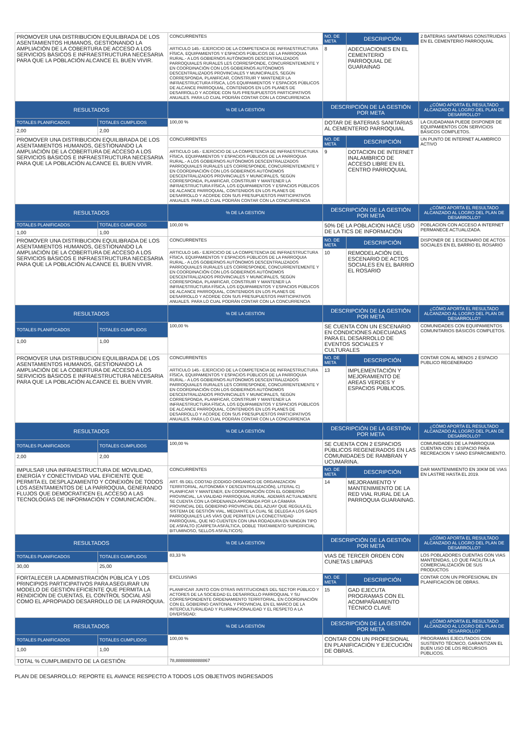| PROMOVER UNA DISTRIBUCION EQUILIBRADA DE LOS ASENTAMIENTOS HUMANOS, GESTIONANDO LA AMPLIACIÓN DE LA COBERTURA DE ACCESO A LOS SERVICIOS BÁSICOS E INFRAESTRUCTURA NECESARIA PARA QUE LA POBLACIÓN ALCANCE EL BUEN VIVIR. | | CONCURRENTES | NO. DE META | DESCRIPCIÓN | 2 BATERIAS SANITARIAS CONSTRUIDAS EN EL CEMENTERIO PARROQUIAL |
| | | ARTICULO 145.- EJERCICIO DE LA COMPETENCIA DE INFRAESTRUCTURA FÍSICA, EQUIPAMIENTOS Y ESPACIOS PÚBLICOS DE LA PARROQUIA RURAL.- A LOS GOBIERNOS AUTÓNOMOS DESCENTRALIZADOS PARROQUIALES RURALES LES CORRESPONDE, CONCURRENTEMENTE Y EN COORDINACIÓN CON LOS GOBIERNOS AUTÓNOMOS DESCENTRALIZADOS PROVINCIALES Y MUNICIPALES, SEGÚN CORRESPONDA, PLANIFICAR, CONSTRUIR Y MANTENER LA INFRAESTRUCTURA FÍSICA, LOS EQUIPAMIENTOS Y ESPACIOS PÚBLICOS DE ALCANCE PARROQUIAL, CONTENIDOS EN LOS PLANES DE DESARROLLO Y ACORDE CON SUS PRESUPUESTOS PARTICIPATIVOS ANUALES. PARA LO CUAL PODRÁN CONTAR CON LA CONCURRENCIA | 8 | ADECUACIONES EN EL CEMENTERIO PARROQUIAL DE GUARAINAG | |
| RESULTADOS | | % DE LA GESTIÓN | DESCRIPCIÓN DE LA GESTIÓN POR META | | ¿CÓMO APORTA EL RESULTADO ALCANZADO AL LOGRO DEL PLAN DE DESARROLLO? |
| TOTALES PLANIFICADOS | TOTALES CUMPLIDOS | 100,00 % | DOTAR DE BATERIAS SANITARIAS AL CEMENTERIO PARROQUIAL | | LA CIUDADANIA PUEDE DISPONER DE EQUIPAMIENTOS CON SERVICIOS BÁSICOS COMPLETOS. |
| 2,00 | 2,00 | | | | |
| PROMOVER UNA DISTRIBUCION EQUILIBRADA DE LOS ASENTAMIENTOS HUMANOS, GESTIONANDO LA AMPLIACIÓN DE LA COBERTURA DE ACCESO A LOS SERVICIOS BÁSICOS E INFRAESTRUCTURA NECESARIA PARA QUE LA POBLACIÓN ALCANCE EL BUEN VIVIR. | | CONCURRENTES | NO. DE META | DESCRIPCIÓN | UN PUNTO DE INTERNET ALAMBRICO ACTIVO |
| | | ARTICULO 145.- EJERCICIO DE LA COMPETENCIA DE INFRAESTRUCTURA FÍSICA, EQUIPAMIENTOS Y ESPACIOS PÚBLICOS DE LA PARROQUIA RURAL.- A LOS GOBIERNOS AUTÓNOMOS DESCENTRALIZADOS PARROQUIALES RURALES LES CORRESPONDE, CONCURRENTEMENTE Y EN COORDINACIÓN CON LOS GOBIERNOS AUTÓNOMOS DESCENTRALIZADOS PROVINCIALES Y MUNICIPALES, SEGÚN CORRESPONDA, PLANIFICAR, CONSTRUIR Y MANTENER LA INFRAESTRUCTURA FÍSICA, LOS EQUIPAMIENTOS Y ESPACIOS PÚBLICOS DE ALCANCE PARROQUIAL, CONTENIDOS EN LOS PLANES DE DESARROLLO Y ACORDE CON SUS PRESUPUESTOS PARTICIPATIVOS ANUALES. PARA LO CUAL PODRÁN CONTAR CON LA CONCURRENCIA | 9 | DOTACION DE INTERNET INALAMBRICO DE ACCESO LIBRE EN EL CENTRO PARROQUIAL | |
| RESULTADOS | | % DE LA GESTIÓN | DESCRIPCIÓN DE LA GESTIÓN POR META | | ¿CÓMO APORTA EL RESULTADO ALCANZADO AL LOGRO DEL PLAN DE DESARROLLO? |
| TOTALES PLANIFICADOS | TOTALES CUMPLIDOS | 100,00 % | 50% DE LA POBLACION HACE USO DE LA TICS DE INFORMACIÓN | | POBLACION CON ACCESO A INTERNET PERMANECE ACTUALIZADA. |
| 1,00 | 1,00 | | | | |
| PROMOVER UNA DISTRIBUCION EQUILIBRADA DE LOS ASENTAMIENTOS HUMANOS, GESTIONANDO LA AMPLIACIÓN DE LA COBERTURA DE ACCESO A LOS SERVICIOS BÁSICOS E INFRAESTRUCTURA NECESARIA PARA QUE LA POBLACIÓN ALCANCE EL BUEN VIVIR. | | CONCURRENTES | NO. DE META | DESCRIPCIÓN | DISPONER DE 1 ESCENARIO DE ACTOS SOCIALES EN EL BARRIO EL ROSARIO |
| | | ARTICULO 145.- EJERCICIO DE LA COMPETENCIA DE INFRAESTRUCTURA FÍSICA, EQUIPAMIENTOS Y ESPACIOS PÚBLICOS DE LA PARROQUIA RURAL.- A LOS GOBIERNOS AUTÓNOMOS DESCENTRALIZADOS PARROQUIALES RURALES LES CORRESPONDE, CONCURRENTEMENTE Y EN COORDINACIÓN CON LOS GOBIERNOS AUTÓNOMOS DESCENTRALIZADOS PROVINCIALES Y MUNICIPALES, SEGÚN CORRESPONDA, PLANIFICAR, CONSTRUIR Y MANTENER LA INFRAESTRUCTURA FÍSICA, LOS EQUIPAMIENTOS Y ESPACIOS PÚBLICOS DE ALCANCE PARROQUIAL, CONTENIDOS EN LOS PLANES DE DESARROLLO Y ACORDE CON SUS PRESUPUESTOS PARTICIPATIVOS ANUALES. PARA LO CUAL PODRÁN CONTAR CON LA CONCURRENCIA | 10 | REMODELACIÓN DEL ESCENARIO DE ACTOS SOCIALES EN EL BARRIO EL ROSARIO | |
| RESULTADOS | | % DE LA GESTIÓN | DESCRIPCIÓN DE LA GESTIÓN POR META | | ¿CÓMO APORTA EL RESULTADO ALCANZADO AL LOGRO DEL PLAN DE DESARROLLO? |
| TOTALES PLANIFICADOS | TOTALES CUMPLIDOS | 100,00 % | SE CUENTA CON UN ESCENARIO EN CONDICIONES ADECUADAS PARA EL DESARROLLO DE EVENTOS SOCIALES Y CULTURALES | | COMUNIDADES CON EQUIPAMIENTOS COMUNITARIOS BÁSICOS COMPLETOS. |
| 1,00 | 1,00 | | | | |
| PROMOVER UNA DISTRIBUCION EQUILIBRADA DE LOS ASENTAMIENTOS HUMANOS, GESTIONANDO LA AMPLIACIÓN DE LA COBERTURA DE ACCESO A LOS SERVICIOS BÁSICOS E INFRAESTRUCTURA NECESARIA PARA QUE LA POBLACIÓN ALCANCE EL BUEN VIVIR. | | CONCURRENTES | NO. DE META | DESCRIPCIÓN | CONTAR CON AL MENOS 2 ESPACIO PUBLICO REGENERADO |
| | | ARTICULO 145.- EJERCICIO DE LA COMPETENCIA DE INFRAESTRUCTURA FÍSICA, EQUIPAMIENTOS Y ESPACIOS PÚBLICOS DE LA PARROQUIA RURAL.- A LOS GOBIERNOS AUTÓNOMOS DESCENTRALIZADOS PARROQUIALES RURALES LES CORRESPONDE, CONCURRENTEMENTE Y EN COORDINACIÓN CON LOS GOBIERNOS AUTÓNOMOS DESCENTRALIZADOS PROVINCIALES Y MUNICIPALES, SEGÚN CORRESPONDA, PLANIFICAR, CONSTRUIR Y MANTENER LA INFRAESTRUCTURA FÍSICA, LOS EQUIPAMIENTOS Y ESPACIOS PÚBLICOS DE ALCANCE PARROQUIAL, CONTENIDOS EN LOS PLANES DE DESARROLLO Y ACORDE CON SUS PRESUPUESTOS PARTICIPATIVOS ANUALES. PARA LO CUAL PODRÁN CONTAR CON LA CONCURRENCIA | 13 | IMPLEMENTACIÓN Y MEJORAMIENTO DE AREAS VERDES Y ESPACIOS PÚBLICOS. | |
| RESULTADOS | | % DE LA GESTIÓN | DESCRIPCIÓN DE LA GESTIÓN POR META | | ¿CÓMO APORTA EL RESULTADO ALCANZADO AL LOGRO DEL PLAN DE DESARROLLO? |
| TOTALES PLANIFICADOS | TOTALES CUMPLIDOS | 100,00 % | SE CUENTA CON 2 ESPACIOS PÚBLICOS REGENERADOS EN LAS COMUNIDADES DE RAMBRAN Y UCUMARINA. | | COMUNIDADES DE LA PARROQUIA CUENTAN CON 1 ESPACIO PARA RECREACION Y SANO ESPARCIMIENTO. |
| 2,00 | 2,00 | | | | |
| IMPULSAR UNA INFRAESTRUCTURA DE MOVILIDAD, ENERGÍA Y CONECTIVIDAD VIAL EFICIENTE QUE PERMITA EL DESPLAZAMIENTO Y CONEXIÓN DE TODOS LOS ASENTAMIENTOS DE LA PARROQUIA, GENERANDO FLUJOS QUE DEMOCRATICEN EL ACCESO A LAS TECNOLOGÍAS DE INFORMACIÓN Y COMUNICACIÓN.. | | CONCURRENTES | NO. DE META | DESCRIPCIÓN | DAR MANTENIMIENTO EN 30KM DE VIAS EN LASTRE HASTA EL 2019. |
| | | ART. 65 DEL COOTAD (CODIGO ORGANICO DE ORGANIZACION TERRITORIAL, AUTONOMÍA Y DESCENTRALIZACIÓN), LITERAL C) PLANIFICAR Y MANTENER, EN COORDINACIÓN CON EL GOBIERNO PROVINCIAL, LA VIALIDAD PARROQUIAL RURAL. ADEMÁS ACTUALMENTE SE CUENTA CON LA ORDENANZA APROBADA POR LA CÁMARA PROVINCIAL DEL GOBIERNO PROVINCIAL DEL AZUAY QUE REGULA EL SISTEMA DE GESTIÓN VIAL, MEDIANTE LA CUAL SE DELEGA A LOS GADS PARROQUIALES LAS VÍAS QUE PERMITEN LA CONECTIVIDAD PARROQUIAL, QUE NO CUENTEN CON UNA RODADURA EN NINGÚN TIPO DE ASFALTO (CARPETA ASFÁLTICA, DOBLE TRATAMIENTO SUPERFICIAL BITUMINOSO, SELLOS ASFÁLTICOS). | 14 | MEJORAMIENTO Y MANTENIMIENTO DE LA RED VIAL RURAL DE LA PARROQUIA GUARAINAG. | |
| RESULTADOS | | % DE LA GESTIÓN | DESCRIPCIÓN DE LA GESTIÓN POR META | | ¿CÓMO APORTA EL RESULTADO ALCANZADO AL LOGRO DEL PLAN DE DESARROLLO? |
| TOTALES PLANIFICADOS | TOTALES CUMPLIDOS | 83,33 % | VIAS DE TERCER ORDEN CON CUNETAS LIMPIAS | | LOS POBLADORES CUENTAS CON VIAS MANTENIDAS, LO QUE FACILITA LA COMERCIALIZACIÓN DE SUS PRODUCTOS |
| 30,00 | 25,00 | | | | |
| FORTALECER LA ADMINISTRACIÓN PÚBLICA Y LOS PRINCIPIOS PARTICIPATIVOS PARA ASEGURAR UN MODELO DE GESTIÓN EFICIENTE QUE PERMITA LA RENDICIÓN DE CUENTAS, EL CONTROL SOCIAL ASÍ COMO EL APROPIADO DESARROLLO DE LA PARROQUIA. | | EXCLUSIVAS | NO. DE META | DESCRIPCIÓN | CONTAR CON UN PROFESIONAL EN PLANIFICACIÓN DE OBRAS. |
| | | PLANIFICAR JUNTO CON OTRAS INSTITUCIONES DEL SECTOR PÚBLICO Y ACTORES DE LA SOCIEDAD EL DESARROLLO PARROQUIAL Y SU CORRESPONDIENTE ORDENAMIENTO TERRITORIAL, EN COORDINACIÓN CON EL GOBIERNO CANTONAL Y PROVINCIAL EN EL MARCO DE LA INTERCULTURALIDAD Y PLURINACIONALIDAD Y EL RESPETO A LA DIVERSIDAD; | 15 | GAD EJECUTA PROGRAMAS CON EL ACOMPAÑAMIENTO TÉCNICO CLAVE | |
| RESULTADOS | | % DE LA GESTIÓN | DESCRIPCIÓN DE LA GESTIÓN POR META | | ¿CÓMO APORTA EL RESULTADO ALCANZADO AL LOGRO DEL PLAN DE DESARROLLO? |
| TOTALES PLANIFICADOS | TOTALES CUMPLIDOS | 100,00 % | CONTAR CON UN PROFESIONAL EN PLANIFICACIÓN Y EJECUCIÓN DE OBRAS. | | PROGRAMAS EJECUTADOS CON SUSTENTO TÉCNICO, GARANTIZAN EL BUEN USO DE LOS RECURSOS PÚBLICOS. |
| 1,00 | 1,00 | | | | |
| TOTAL % CUMPLIMIENTO DE LA GESTIÓN: | | 78,88888888888867 | | | |
PLAN DE DESARROLLO: REPORTE EL AVANCE RESPECTO A TODOS LOS OBJETIVOS INGRESADOS